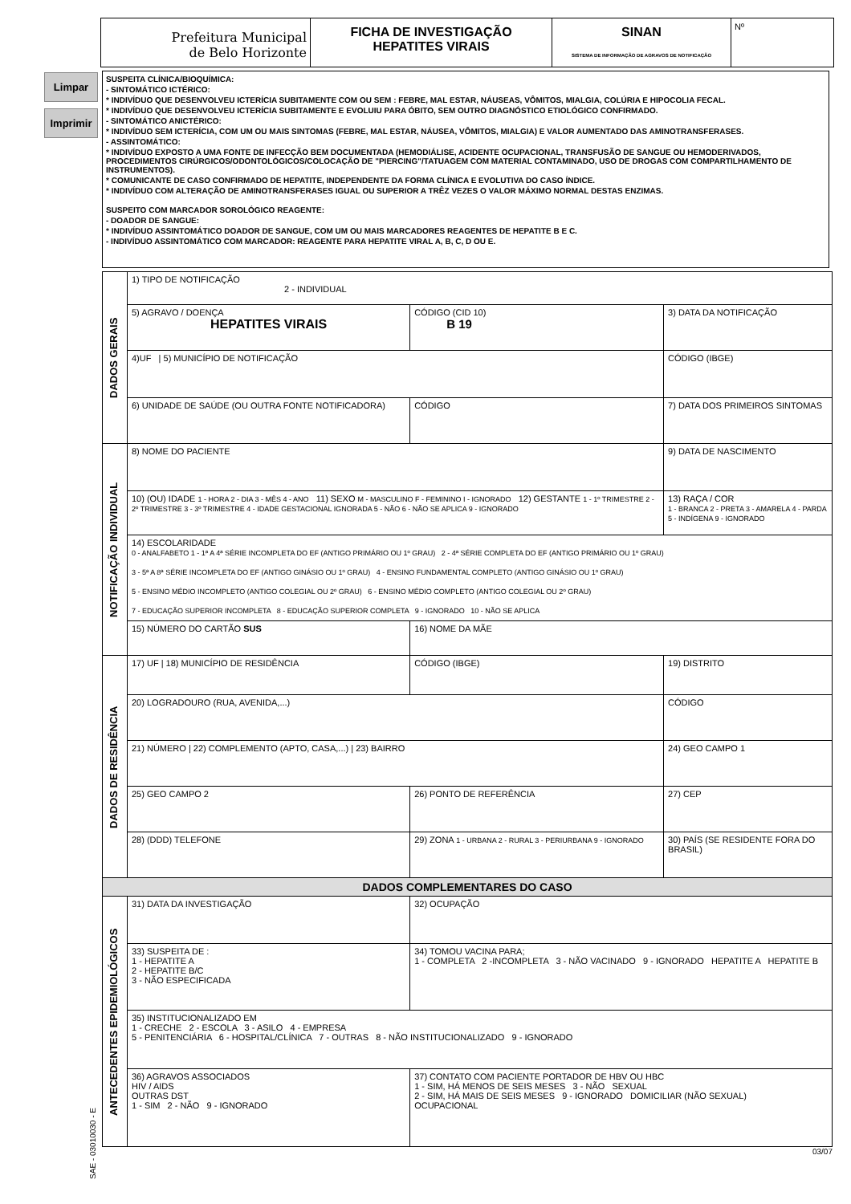Limpar
Imprimir
Prefeitura Municipal
de Belo Horizonte
FICHA DE INVESTIGAÇÃO
HEPATITES VIRAIS
SINAN
SISTEMA DE INFORMAÇÃO DE AGRAVOS DE NOTIFICAÇÃO
Nº
SUSPEITA CLÍNICA/BIOQUÍMICA:
- SINTOMÁTICO ICTÉRICO:
* INDIVÍDUO QUE DESENVOLVEU ICTERÍCIA SUBITAMENTE COM OU SEM : FEBRE, MAL ESTAR, NÁUSEAS, VÔMITOS, MIALGIA, COLÚRIA E HIPOCOLIA FECAL.
* INDIVÍDUO QUE DESENVOLVEU ICTERÍCIA SUBITAMENTE E EVOLUIU PARA ÓBITO, SEM OUTRO DIAGNÓSTICO ETIOLÓGICO CONFIRMADO.
- SINTOMÁTICO ANICTÉRICO:
* INDIVÍDUO SEM ICTERÍCIA, COM UM OU MAIS SINTOMAS (FEBRE, MAL ESTAR, NÁUSEA, VÔMITOS, MIALGIA) E VALOR AUMENTADO DAS AMINOTRANSFERASES.
- ASSINTOMÁTICO:
* INDIVÍDUO EXPOSTO A UMA FONTE DE INFECÇÃO BEM DOCUMENTADA (HEMODIÁLISE, ACIDENTE OCUPACIONAL, TRANSFUSÃO DE SANGUE OU HEMODERIVADOS, PROCEDIMENTOS CIRÚRGICOS/ODONTOLÓGICOS/COLOCAÇÃO DE "PIERCING"/TATUAGEM COM MATERIAL CONTAMINADO, USO DE DROGAS COM COMPARTILHAMENTO DE INSTRUMENTOS).
* COMUNICANTE DE CASO CONFIRMADO DE HEPATITE, INDEPENDENTE DA FORMA CLÍNICA E EVOLUTIVA DO CASO ÍNDICE.
* INDIVÍDUO COM ALTERAÇÃO DE AMINOTRANSFERASES IGUAL OU SUPERIOR A TRÊZ VEZES O VALOR MÁXIMO NORMAL DESTAS ENZIMAS.
SUSPEITO COM MARCADOR SOROLÓGICO REAGENTE:
- DOADOR DE SANGUE:
* INDIVÍDUO ASSINTOMÁTICO DOADOR DE SANGUE, COM UM OU MAIS MARCADORES REAGENTES DE HEPATITE B E C.
- INDIVÍDUO ASSINTOMÁTICO COM MARCADOR: REAGENTE PARA HEPATITE VIRAL A, B, C, D OU E.
| DADOS GERAIS | 1) TIPO DE NOTIFICAÇÃO 2 - INDIVIDUAL | | |
| | 5) AGRAVO / DOENÇA HEPATITES VIRAIS | CÓDIGO (CID 10) B 19 | 3) DATA DA NOTIFICAÇÃO |
| | 4)UF / 5) MUNICÍPIO DE NOTIFICAÇÃO | | CÓDIGO (IBGE) |
| | 6) UNIDADE DE SAÚDE (OU OUTRA FONTE NOTIFICADORA) | CÓDIGO | 7) DATA DOS PRIMEIROS SINTOMAS |
| NOTIFICAÇÃO INDIVIDUAL | 8) NOME DO PACIENTE | | 9) DATA DE NASCIMENTO |
| | 10) (OU) IDADE 1 - HORA 2 - DIA 3 - MÊS 4 - ANO 11) SEXO M - MASCULINO F - FEMININO I - IGNORADO 12) GESTANTE 1 - 1º TRIMESTRE 2 - 2º TRIMESTRE 3 - 3º TRIMESTRE 4 - IDADE GESTACIONAL IGNORADA 5 - NÃO 6 - NÃO SE APLICA 9 - IGNORADO | | 13) RAÇA / COR 1 - BRANCA 2 - PRETA 3 - AMARELA 4 - PARDA 5 - INDÍGENA 9 - IGNORADO |
| | 14) ESCOLARIDADE 0 - ANALFABETO 1 - 1ª A 4ª SÉRIE INCOMPLETA DO EF (ANTIGO PRIMÁRIO OU 1º GRAU) 2 - 4ª SÉRIE COMPLETA DO EF (ANTIGO PRIMÁRIO OU 1º GRAU) 3 - 5ª A 8ª SÉRIE INCOMPLETA DO EF (ANTIGO GINÁSIO OU 1º GRAU) 4 - ENSINO FUNDAMENTAL COMPLETO (ANTIGO GINÁSIO OU 1º GRAU) 5 - ENSINO MÉDIO INCOMPLETO (ANTIGO COLEGIAL OU 2º GRAU) 6 - ENSINO MÉDIO COMPLETO (ANTIGO COLEGIAL OU 2º GRAU) 7 - EDUCAÇÃO SUPERIOR INCOMPLETA 8 - EDUCAÇÃO SUPERIOR COMPLETA 9 - IGNORADO 10 - NÃO SE APLICA | | |
| | 15) NÚMERO DO CARTÃO SUS | 16) NOME DA MÃE | |
| DADOS DE RESIDÊNCIA | 17) UF / 18) MUNICÍPIO DE RESIDÊNCIA | CÓDIGO (IBGE) | 19) DISTRITO |
| | 20) LOGRADOURO (RUA, AVENIDA,...) | | CÓDIGO |
| | 21) NÚMERO / 22) COMPLEMENTO (APTO, CASA,...) / 23) BAIRRO | | 24) GEO CAMPO 1 |
| | 25) GEO CAMPO 2 | 26) PONTO DE REFERÊNCIA | 27) CEP |
| | 28) (DDD) TELEFONE | 29) ZONA 1 - URBANA 2 - RURAL 3 - PERIURBANA 9 - IGNORADO | 30) PAÍS (SE RESIDENTE FORA DO BRASIL) |
| DADOS COMPLEMENTARES DO CASO | | | |
| ANTECEDENTES EPIDEMIOLÓGICOS | 31) DATA DA INVESTIGAÇÃO | 32) OCUPAÇÃO | |
| | 33) SUSPEITA DE : 1 - HEPATITE A 2 - HEPATITE B/C 3 - NÃO ESPECIFICADA | 34) TOMOU VACINA PARA; 1 - COMPLETA 2 -INCOMPLETA 3 - NÃO VACINADO 9 - IGNORADO HEPATITE A HEPATITE B | |
| | 35) INSTITUCIONALIZADO EM 1 - CRECHE 2 - ESCOLA 3 - ASILO 4 - EMPRESA 5 - PENITENCIÁRIA 6 - HOSPITAL/CLÍNICA 7 - OUTRAS 8 - NÃO INSTITUCIONALIZADO 9 - IGNORADO | | |
| | 36) AGRAVOS ASSOCIADOS HIV / AIDS OUTRAS DST 1 - SIM 2 - NÃO 9 - IGNORADO | 37) CONTATO COM PACIENTE PORTADOR DE HBV OU HBC 1 - SIM, HÁ MENOS DE SEIS MESES 3 - NÃO SEXUAL 2 - SIM, HÁ MAIS DE SEIS MESES 9 - IGNORADO DOMICILIAR (NÃO SEXUAL) OCUPACIONAL | |
03/07
SAE - 03010030 - E